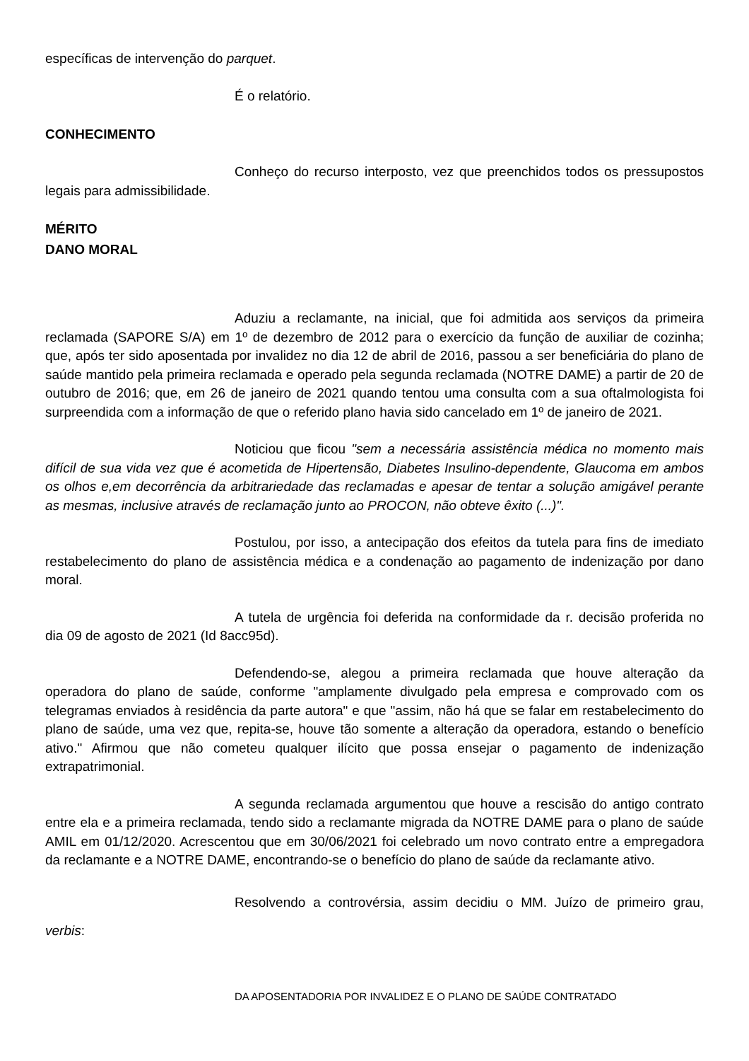específicas de intervenção do parquet.
É o relatório.
CONHECIMENTO
Conheço do recurso interposto, vez que preenchidos todos os pressupostos legais para admissibilidade.
MÉRITO
DANO MORAL
Aduziu a reclamante, na inicial, que foi admitida aos serviços da primeira reclamada (SAPORE S/A) em 1º de dezembro de 2012 para o exercício da função de auxiliar de cozinha; que, após ter sido aposentada por invalidez no dia 12 de abril de 2016, passou a ser beneficiária do plano de saúde mantido pela primeira reclamada e operado pela segunda reclamada (NOTRE DAME) a partir de 20 de outubro de 2016; que, em 26 de janeiro de 2021 quando tentou uma consulta com a sua oftalmologista foi surpreendida com a informação de que o referido plano havia sido cancelado em 1º de janeiro de 2021.
Noticiou que ficou "sem a necessária assistência médica no momento mais difícil de sua vida vez que é acometida de Hipertensão, Diabetes Insulino-dependente, Glaucoma em ambos os olhos e,em decorrência da arbitrariedade das reclamadas e apesar de tentar a solução amigável perante as mesmas, inclusive através de reclamação junto ao PROCON, não obteve êxito (...)".
Postulou, por isso, a antecipação dos efeitos da tutela para fins de imediato restabelecimento do plano de assistência médica e a condenação ao pagamento de indenização por dano moral.
A tutela de urgência foi deferida na conformidade da r. decisão proferida no dia 09 de agosto de 2021 (Id 8acc95d).
Defendendo-se, alegou a primeira reclamada que houve alteração da operadora do plano de saúde, conforme "amplamente divulgado pela empresa e comprovado com os telegramas enviados à residência da parte autora" e que "assim, não há que se falar em restabelecimento do plano de saúde, uma vez que, repita-se, houve tão somente a alteração da operadora, estando o benefício ativo." Afirmou que não cometeu qualquer ilícito que possa ensejar o pagamento de indenização extrapatrimonial.
A segunda reclamada argumentou que houve a rescisão do antigo contrato entre ela e a primeira reclamada, tendo sido a reclamante migrada da NOTRE DAME para o plano de saúde AMIL em 01/12/2020. Acrescentou que em 30/06/2021 foi celebrado um novo contrato entre a empregadora da reclamante e a NOTRE DAME, encontrando-se o benefício do plano de saúde da reclamante ativo.
Resolvendo a controvérsia, assim decidiu o MM. Juízo de primeiro grau, verbis:
DA APOSENTADORIA POR INVALIDEZ E O PLANO DE SAÚDE CONTRATADO